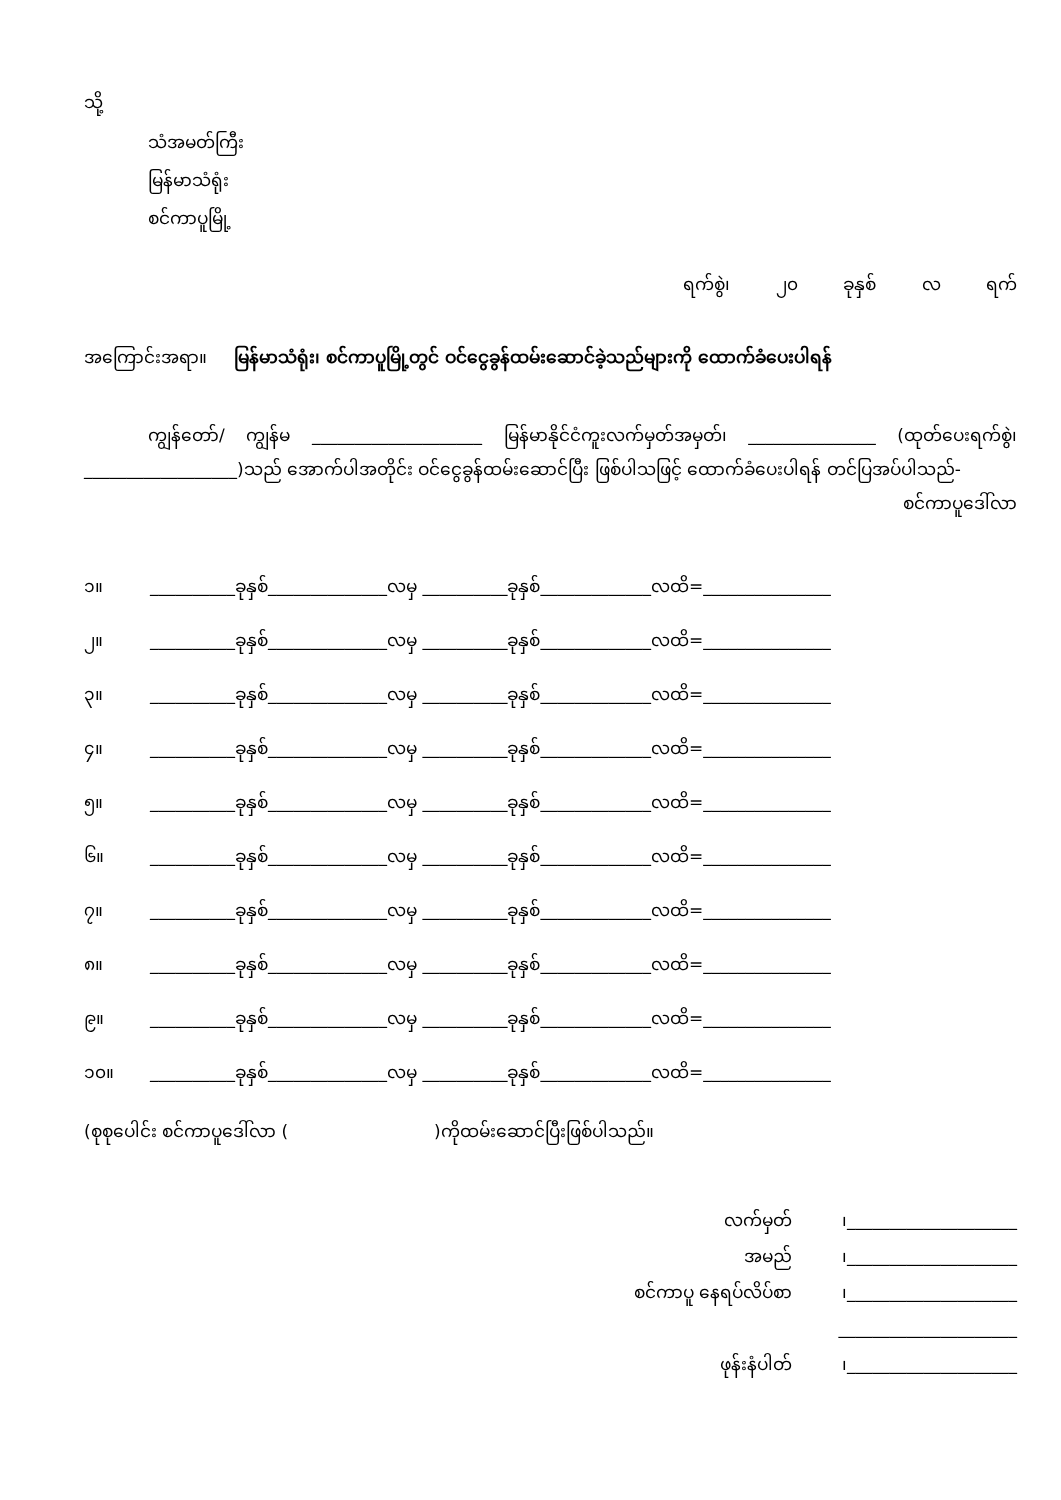သို့
သံအမတ်ကြီး
မြန်မာသံရုံး
စင်ကာပူမြို့
ရက်စွဲ၊ ၂၀ ခုနှစ် လ ရက်
အကြောင်းအရာ။ မြန်မာသံရုံး၊ စင်ကာပူမြို့တွင် ဝင်ငွေခွန်ထမ်းဆောင်ခဲ့သည်များကို ထောက်ခံပေးပါရန်
ကျွန်တော်/ ကျွန်မ ____________________ မြန်မာနိုင်ငံကူးလက်မှတ်အမှတ်၊ _______________ (ထုတ်ပေးရက်စွဲ၊__________________)သည် အောက်ပါအတိုင်း ဝင်ငွေခွန်ထမ်းဆောင်ပြီး ဖြစ်ပါသဖြင့် ထောက်ခံပေးပါရန် တင်ပြအပ်ပါသည်-
စင်ကာပူဒေါ်လာ
၁။ __________ခုနှစ်______________လမှ __________ခုနှစ်_____________လထိ=_______________
၂။ __________ခုနှစ်______________လမှ __________ခုနှစ်_____________လထိ=_______________
၃။ __________ခုနှစ်______________လမှ __________ခုနှစ်_____________လထိ=_______________
၄။ __________ခုနှစ်______________လမှ __________ခုနှစ်_____________လထိ=_______________
၅။ __________ခုနှစ်______________လမှ __________ခုနှစ်_____________လထိ=_______________
၆။ __________ခုနှစ်______________လမှ __________ခုနှစ်_____________လထိ=_______________
၇။ __________ခုနှစ်______________လမှ __________ခုနှစ်_____________လထိ=_______________
၈။ __________ခုနှစ်______________လမှ __________ခုနှစ်_____________လထိ=_______________
၉။ __________ခုနှစ်______________လမှ __________ခုနှစ်_____________လထိ=_______________
၁၀။ __________ခုနှစ်______________လမှ __________ခုနှစ်_____________လထိ=_______________
(စုစုပေါင်း စင်ကာပူဒေါ်လာ ( )ကိုထမ်းဆောင်ပြီးဖြစ်ပါသည်။
လက်မှတ် ၊____________________
အမည် ၊____________________
စင်ကာပူ နေရပ်လိပ်စာ ၊____________________
_____________________
ဖုန်းနံပါတ် ၊____________________